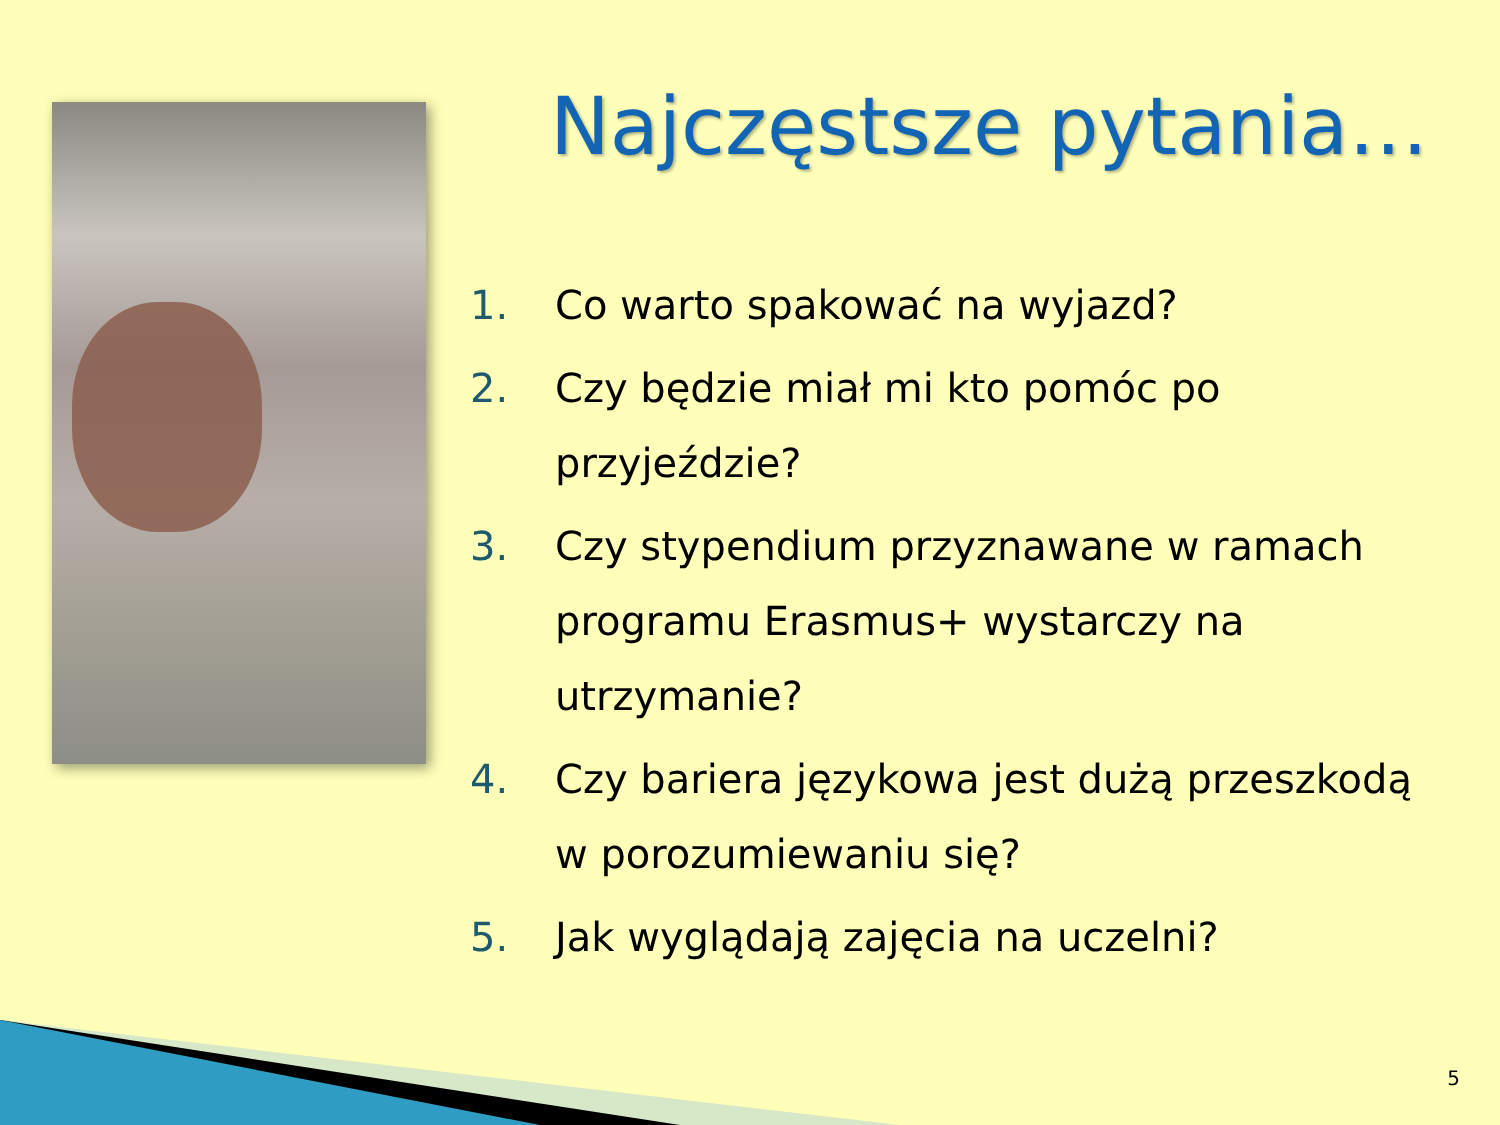Najczęstsze pytania…
1. Co warto spakować na wyjazd?
2. Czy będzie miał mi kto pomóc po przyjeździe?
3. Czy stypendium przyznawane w ramach programu Erasmus+ wystarczy na utrzymanie?
4. Czy bariera językowa jest dużą przeszkodą w porozumiewaniu się?
5. Jak wyglądają zajęcia na uczelni?
5